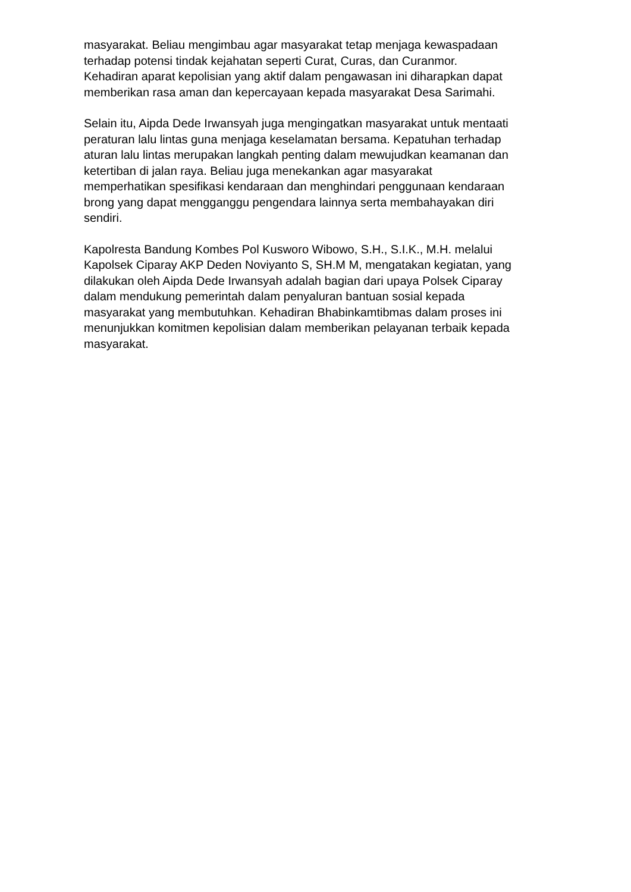masyarakat. Beliau mengimbau agar masyarakat tetap menjaga kewaspadaan
terhadap potensi tindak kejahatan seperti Curat, Curas, dan Curanmor.
Kehadiran aparat kepolisian yang aktif dalam pengawasan ini diharapkan dapat
memberikan rasa aman dan kepercayaan kepada masyarakat Desa Sarimahi.
Selain itu, Aipda Dede Irwansyah juga mengingatkan masyarakat untuk mentaati
peraturan lalu lintas guna menjaga keselamatan bersama. Kepatuhan terhadap
aturan lalu lintas merupakan langkah penting dalam mewujudkan keamanan dan
ketertiban di jalan raya. Beliau juga menekankan agar masyarakat
memperhatikan spesifikasi kendaraan dan menghindari penggunaan kendaraan
brong yang dapat mengganggu pengendara lainnya serta membahayakan diri
sendiri.
Kapolresta Bandung Kombes Pol Kusworo Wibowo, S.H., S.I.K., M.H. melalui
Kapolsek Ciparay AKP Deden Noviyanto S, SH.M M, mengatakan kegiatan, yang
dilakukan oleh Aipda Dede Irwansyah adalah bagian dari upaya Polsek Ciparay
dalam mendukung pemerintah dalam penyaluran bantuan sosial kepada
masyarakat yang membutuhkan. Kehadiran Bhabinkamtibmas dalam proses ini
menunjukkan komitmen kepolisian dalam memberikan pelayanan terbaik kepada
masyarakat.